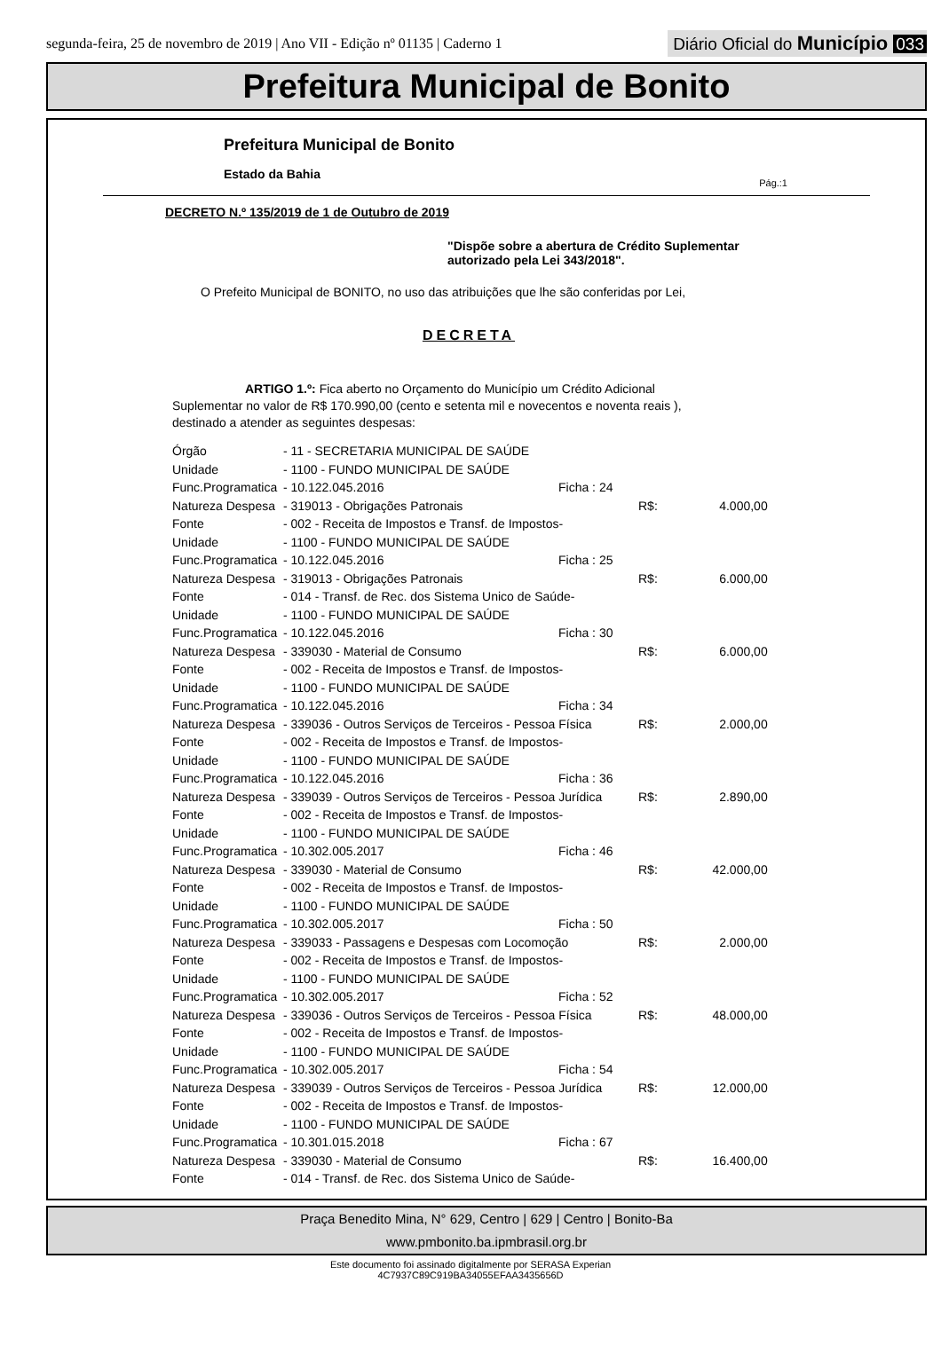segunda-feira, 25 de novembro de 2019 | Ano VII - Edição nº 01135 | Caderno 1
Diário Oficial do Município 033
Prefeitura Municipal de Bonito
Prefeitura Municipal de Bonito
Estado da Bahia
Pág.:1
DECRETO N.º 135/2019 de 1 de Outubro de 2019
"Dispõe sobre a abertura de Crédito Suplementar autorizado pela Lei 343/2018".
O Prefeito Municipal de BONITO, no uso das atribuições que lhe são conferidas por Lei,
DECRETA
ARTIGO 1.º: Fica aberto no Orçamento do Município um Crédito Adicional Suplementar no valor de R$ 170.990,00 (cento e setenta mil e novecentos e noventa reais ), destinado a atender as seguintes despesas:
| Órgão | - 11 - SECRETARIA MUNICIPAL DE SAÚDE | | |
| Unidade | - 1100 - FUNDO MUNICIPAL DE SAÚDE | | |
| Func.Programatica | - 10.122.045.2016 | Ficha : 24 | |
| Natureza Despesa | - 319013 - Obrigações Patronais | | R$: 4.000,00 |
| Fonte | - 002 - Receita de Impostos e Transf. de Impostos- | | |
| Unidade | - 1100 - FUNDO MUNICIPAL DE SAÚDE | | |
| Func.Programatica | - 10.122.045.2016 | Ficha : 25 | |
| Natureza Despesa | - 319013 - Obrigações Patronais | | R$: 6.000,00 |
| Fonte | - 014 - Transf. de Rec. dos Sistema Unico de Saúde- | | |
| Unidade | - 1100 - FUNDO MUNICIPAL DE SAÚDE | | |
| Func.Programatica | - 10.122.045.2016 | Ficha : 30 | |
| Natureza Despesa | - 339030 - Material de Consumo | | R$: 6.000,00 |
| Fonte | - 002 - Receita de Impostos e Transf. de Impostos- | | |
| Unidade | - 1100 - FUNDO MUNICIPAL DE SAÚDE | | |
| Func.Programatica | - 10.122.045.2016 | Ficha : 34 | |
| Natureza Despesa | - 339036 - Outros Serviços de Terceiros - Pessoa Física | | R$: 2.000,00 |
| Fonte | - 002 - Receita de Impostos e Transf. de Impostos- | | |
| Unidade | - 1100 - FUNDO MUNICIPAL DE SAÚDE | | |
| Func.Programatica | - 10.122.045.2016 | Ficha : 36 | |
| Natureza Despesa | - 339039 - Outros Serviços de Terceiros - Pessoa Jurídica | | R$: 2.890,00 |
| Fonte | - 002 - Receita de Impostos e Transf. de Impostos- | | |
| Unidade | - 1100 - FUNDO MUNICIPAL DE SAÚDE | | |
| Func.Programatica | - 10.302.005.2017 | Ficha : 46 | |
| Natureza Despesa | - 339030 - Material de Consumo | | R$: 42.000,00 |
| Fonte | - 002 - Receita de Impostos e Transf. de Impostos- | | |
| Unidade | - 1100 - FUNDO MUNICIPAL DE SAÚDE | | |
| Func.Programatica | - 10.302.005.2017 | Ficha : 50 | |
| Natureza Despesa | - 339033 - Passagens e Despesas com Locomoção | | R$: 2.000,00 |
| Fonte | - 002 - Receita de Impostos e Transf. de Impostos- | | |
| Unidade | - 1100 - FUNDO MUNICIPAL DE SAÚDE | | |
| Func.Programatica | - 10.302.005.2017 | Ficha : 52 | |
| Natureza Despesa | - 339036 - Outros Serviços de Terceiros - Pessoa Física | | R$: 48.000,00 |
| Fonte | - 002 - Receita de Impostos e Transf. de Impostos- | | |
| Unidade | - 1100 - FUNDO MUNICIPAL DE SAÚDE | | |
| Func.Programatica | - 10.302.005.2017 | Ficha : 54 | |
| Natureza Despesa | - 339039 - Outros Serviços de Terceiros - Pessoa Jurídica | | R$: 12.000,00 |
| Fonte | - 002 - Receita de Impostos e Transf. de Impostos- | | |
| Unidade | - 1100 - FUNDO MUNICIPAL DE SAÚDE | | |
| Func.Programatica | - 10.301.015.2018 | Ficha : 67 | |
| Natureza Despesa | - 339030 - Material de Consumo | | R$: 16.400,00 |
| Fonte | - 014 - Transf. de Rec. dos Sistema Unico de Saúde- | | |
Praça Benedito Mina, N° 629, Centro | 629 | Centro | Bonito-Ba
www.pmbonito.ba.ipmbrasil.org.br
Este documento foi assinado digitalmente por SERASA Experian
4C7937C89C919BA34055EFAA3435656D